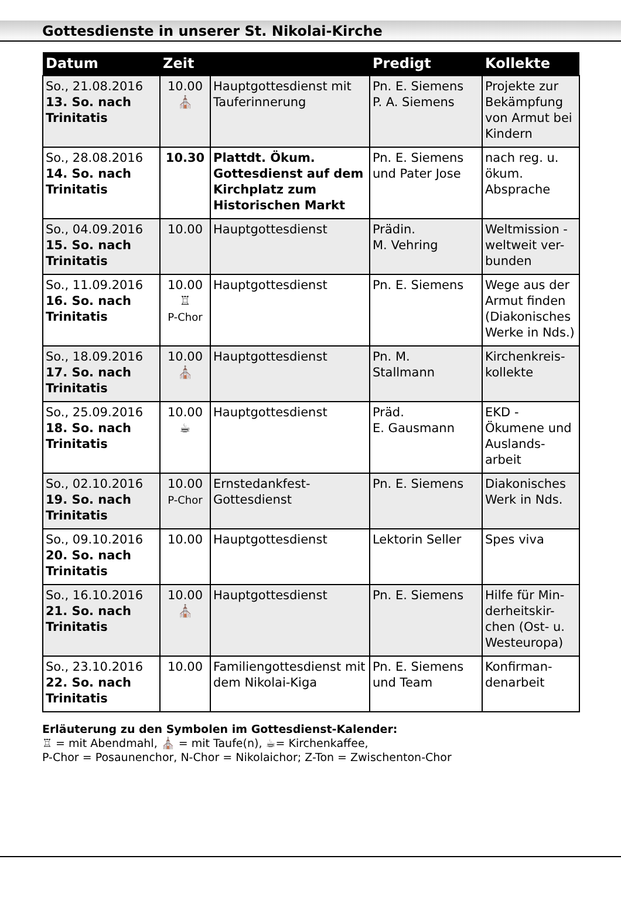Gottesdienste in unserer St. Nikolai-Kirche
| Datum | Zeit | | Predigt | Kollekte |
| --- | --- | --- | --- | --- |
| So., 21.08.2016 13. So. nach Trinitatis | 10.00 ⛪ | Hauptgottesdienst mit Tauferinnerung | Pn. E. Siemens P. A. Siemens | Projekte zur Bekämpfung von Armut bei Kindern |
| So., 28.08.2016 14. So. nach Trinitatis | 10.30 | Plattdt. Ökum. Gottesdienst auf dem Kirchplatz zum Historischen Markt | Pn. E. Siemens und Pater Jose | nach reg. u. ökum. Absprache |
| So., 04.09.2016 15. So. nach Trinitatis | 10.00 | Hauptgottesdienst | Prädin. M. Vehring | Weltmission - weltweit ver-bunden |
| So., 11.09.2016 16. So. nach Trinitatis | 10.00 ♖ P-Chor | Hauptgottesdienst | Pn. E. Siemens | Wege aus der Armut finden (Diakonisches Werke in Nds.) |
| So., 18.09.2016 17. So. nach Trinitatis | 10.00 ⛪ | Hauptgottesdienst | Pn. M. Stallmann | Kirchenkreis-kollekte |
| So., 25.09.2016 18. So. nach Trinitatis | 10.00 ☕ | Hauptgottesdienst | Präd. E. Gausmann | EKD - Ökumene und Auslands-arbeit |
| So., 02.10.2016 19. So. nach Trinitatis | 10.00 P-Chor | Ernstedankfest-Gottesdienst | Pn. E. Siemens | Diakonisches Werk in Nds. |
| So., 09.10.2016 20. So. nach Trinitatis | 10.00 | Hauptgottesdienst | Lektorin Seller | Spes viva |
| So., 16.10.2016 21. So. nach Trinitatis | 10.00 ⛪ | Hauptgottesdienst | Pn. E. Siemens | Hilfe für Min-derheitskir-chen (Ost- u. Westeuropa) |
| So., 23.10.2016 22. So. nach Trinitatis | 10.00 | Familiengottesdienst mit dem Nikolai-Kiga | Pn. E. Siemens und Team | Konfirman-denarbeit |
Erläuterung zu den Symbolen im Gottesdienst-Kalender:
♖ = mit Abendmahl, ⛪ = mit Taufe(n), ☕= Kirchenkaffee,
P-Chor = Posaunenchor, N-Chor = Nikolaichor; Z-Ton = Zwischenton-Chor